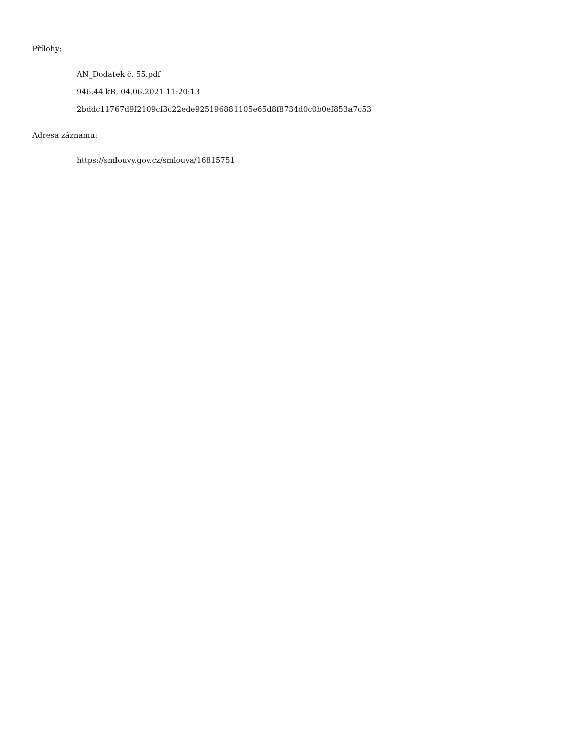Přílohy:
AN_Dodatek č. 55.pdf
946.44 kB, 04.06.2021 11:20:13
2bddc11767d9f2109cf3c22ede925196881105e65d8f8734d0c0b0ef853a7c53
Adresa záznamu:
https://smlouvy.gov.cz/smlouva/16815751